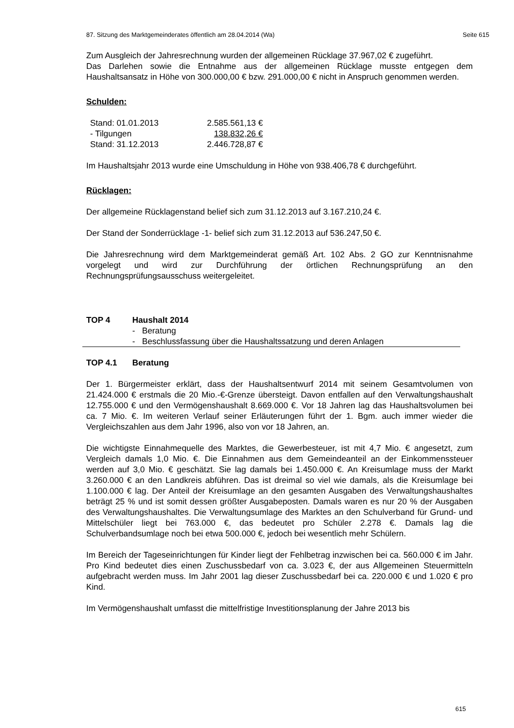87. Sitzung des Marktgemeinderates öffentlich am 28.04.2014 (Wa) Seite 615
Zum Ausgleich der Jahresrechnung wurden der allgemeinen Rücklage 37.967,02 € zugeführt.
Das Darlehen sowie die Entnahme aus der allgemeinen Rücklage musste entgegen dem Haushaltsansatz in Höhe von 300.000,00 € bzw. 291.000,00 € nicht in Anspruch genommen werden.
Schulden:
| Stand: 01.01.2013 | 2.585.561,13 € |
| - Tilgungen | 138.832,26 € |
| Stand: 31.12.2013 | 2.446.728,87 € |
Im Haushaltsjahr 2013 wurde eine Umschuldung in Höhe von 938.406,78 € durchgeführt.
Rücklagen:
Der allgemeine Rücklagenstand belief sich zum 31.12.2013 auf 3.167.210,24 €.
Der Stand der Sonderrücklage -1- belief sich zum 31.12.2013 auf 536.247,50 €.
Die Jahresrechnung wird dem Marktgemeinderat gemäß Art. 102 Abs. 2 GO zur Kenntnisnahme vorgelegt und wird zur Durchführung der örtlichen Rechnungsprüfung an den Rechnungsprüfungsausschuss weitergeleitet.
TOP 4 Haushalt 2014
- Beratung
- Beschlussfassung über die Haushaltssatzung und deren Anlagen
TOP 4.1 Beratung
Der 1. Bürgermeister erklärt, dass der Haushaltsentwurf 2014 mit seinem Gesamtvolumen von 21.424.000 € erstmals die 20 Mio.-€-Grenze übersteigt. Davon entfallen auf den Verwaltungshaushalt 12.755.000 € und den Vermögenshaushalt 8.669.000 €. Vor 18 Jahren lag das Haushaltsvolumen bei ca. 7 Mio. €. Im weiteren Verlauf seiner Erläuterungen führt der 1. Bgm. auch immer wieder die Vergleichszahlen aus dem Jahr 1996, also von vor 18 Jahren, an.
Die wichtigste Einnahmequelle des Marktes, die Gewerbesteuer, ist mit 4,7 Mio. € angesetzt, zum Vergleich damals 1,0 Mio. €. Die Einnahmen aus dem Gemeindeanteil an der Einkommenssteuer werden auf 3,0 Mio. € geschätzt. Sie lag damals bei 1.450.000 €. An Kreisumlage muss der Markt 3.260.000 € an den Landkreis abführen. Das ist dreimal so viel wie damals, als die Kreisumlage bei 1.100.000 € lag. Der Anteil der Kreisumlage an den gesamten Ausgaben des Verwaltungshaushaltes beträgt 25 % und ist somit dessen größter Ausgabeposten. Damals waren es nur 20 % der Ausgaben des Verwaltungshaushaltes. Die Verwaltungsumlage des Marktes an den Schulverband für Grund- und Mittelschüler liegt bei 763.000 €, das bedeutet pro Schüler 2.278 €. Damals lag die Schulverbandsumlage noch bei etwa 500.000 €, jedoch bei wesentlich mehr Schülern.
Im Bereich der Tageseinrichtungen für Kinder liegt der Fehlbetrag inzwischen bei ca. 560.000 € im Jahr. Pro Kind bedeutet dies einen Zuschussbedarf von ca. 3.023 €, der aus Allgemeinen Steuermitteln aufgebracht werden muss. Im Jahr 2001 lag dieser Zuschussbedarf bei ca. 220.000 € und 1.020 € pro Kind.
Im Vermögenshaushalt umfasst die mittelfristige Investitionsplanung der Jahre 2013 bis
615